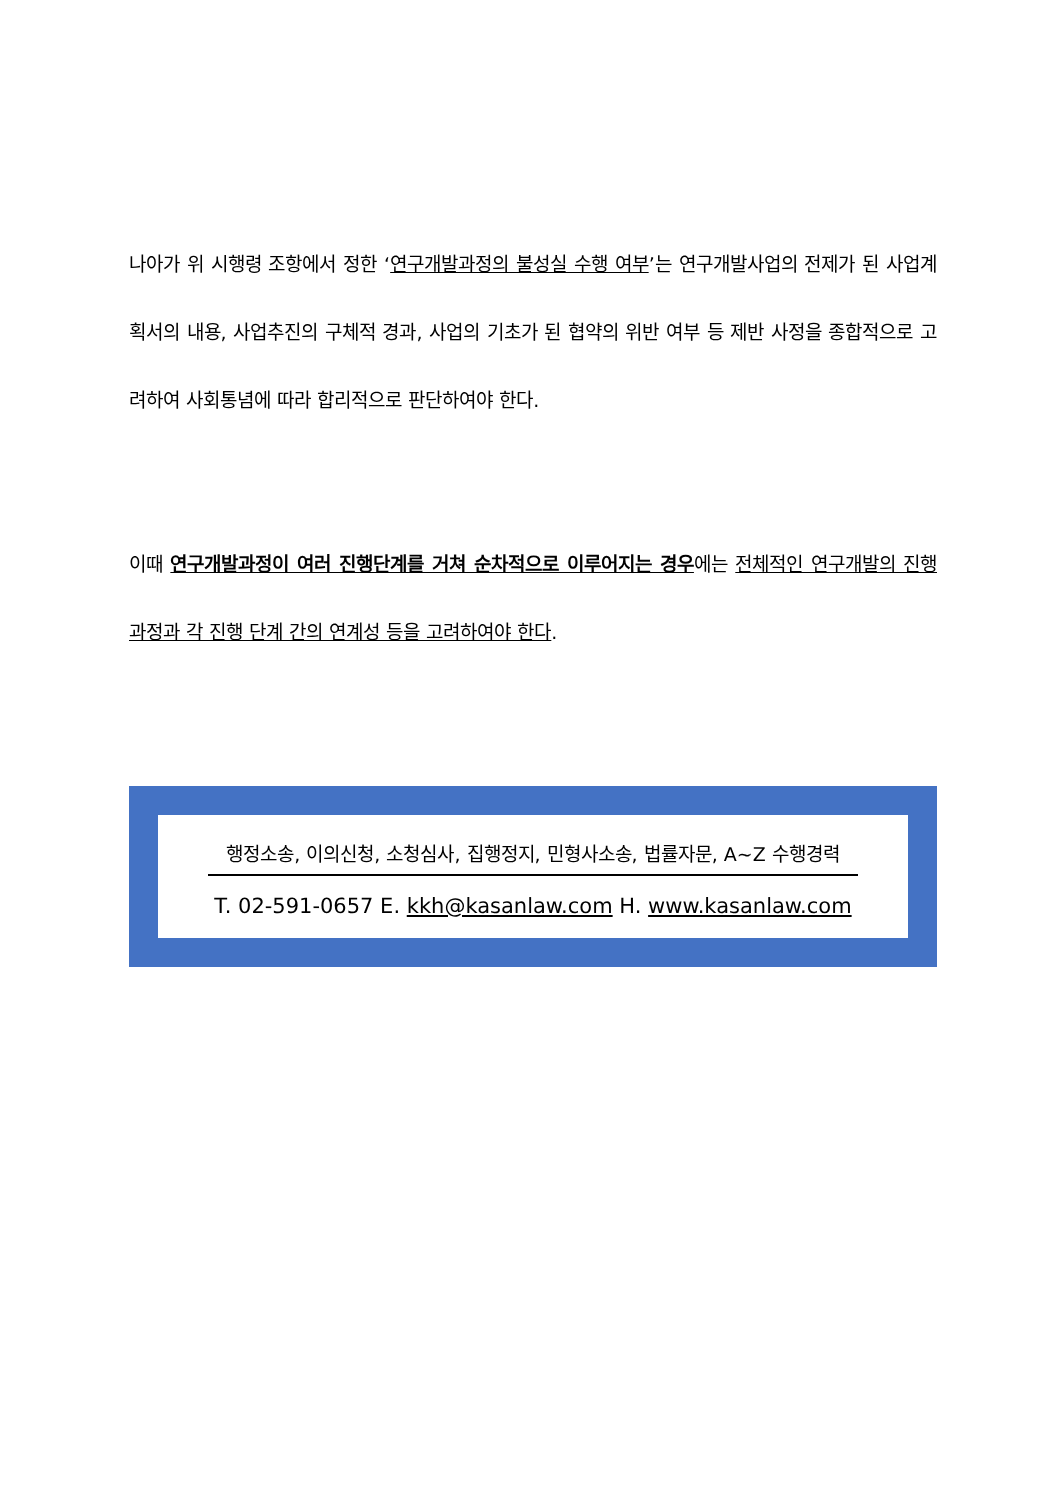나아가 위 시행령 조항에서 정한 ‘연구개발과정의 불성실 수행 여부’는 연구개발사업의 전제가 된 사업계획서의 내용, 사업추진의 구체적 경과, 사업의 기초가 된 협약의 위반 여부 등 제반 사정을 종합적으로 고려하여 사회통념에 따라 합리적으로 판단하여야 한다.
이때 연구개발과정이 여러 진행단계를 거쳐 순차적으로 이루어지는 경우에는 전체적인 연구개발의 진행 과정과 각 진행 단계 간의 연계성 등을 고려하여야 한다.
행정소송, 이의신청, 소청심사, 집행정지, 민형사소송, 법률자문, A~Z 수행경력
T. 02-591-0657 E. kkh@kasanlaw.com H. www.kasanlaw.com